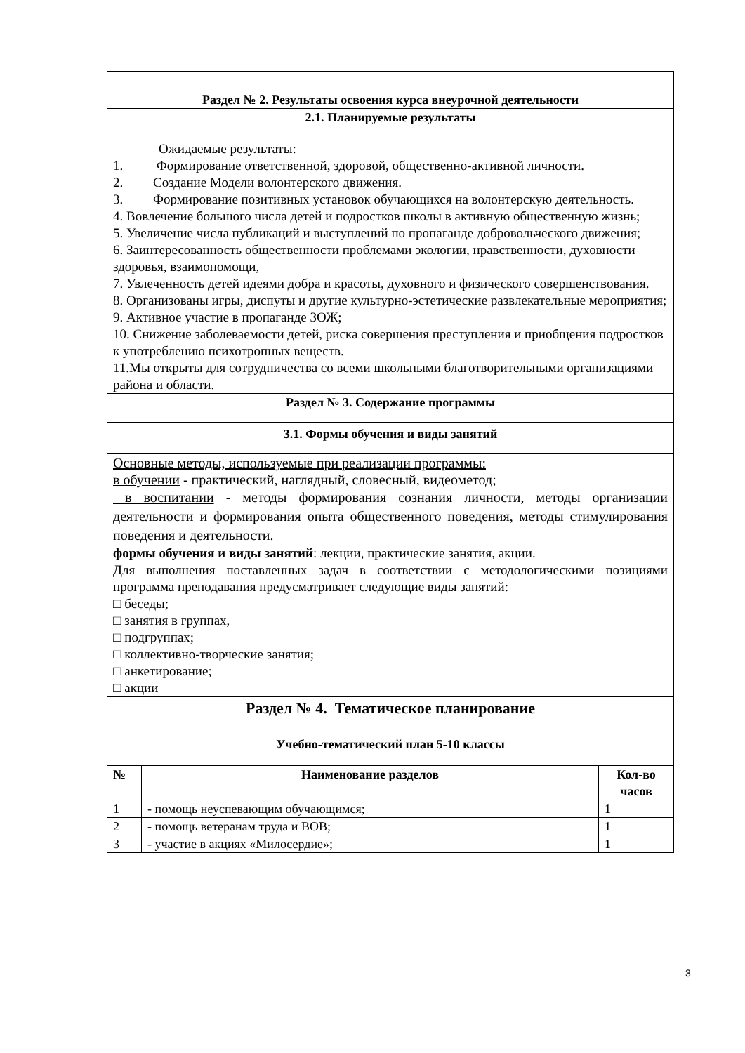| Раздел № 2. Результаты освоения курса внеурочной деятельности | | |
| 2.1. Планируемые результаты | | |
| Ожидаемые результаты: 1. Формирование ответственной, здоровой, общественно-активной личности. 2. Создание Модели волонтерского движения. 3. Формирование позитивных установок обучающихся на волонтерскую деятельность. 4. Вовлечение большого числа детей и подростков школы в активную общественную жизнь; 5. Увеличение числа публикаций и выступлений по пропаганде добровольческого движения; 6. Заинтересованность общественности проблемами экологии, нравственности, духовности здоровья, взаимопомощи, 7. Увлеченность детей идеями добра и красоты, духовного и физического совершенствования. 8. Организованы игры, диспуты и другие культурно-эстетические развлекательные мероприятия; 9. Активное участие в пропаганде ЗОЖ; 10. Снижение заболеваемости детей, риска совершения преступления и приобщения подростков к употреблению психотропных веществ. 11.Мы открыты для сотрудничества со всеми школьными благотворительными организациями района и области. | | |
| Раздел № 3. Содержание программы | | |
| 3.1. Формы обучения и виды занятий | | |
| Основные методы, используемые при реализации программы: в обучении - практический, наглядный, словесный, видеометод; в воспитании - методы формирования сознания личности, методы организации деятельности и формирования опыта общественного поведения, методы стимулирования поведения и деятельности. формы обучения и виды занятий : лекции, практические занятия, акции. Для выполнения поставленных задач в соответствии с методологическими позициями программа преподавания предусматривает следующие виды занятий: □ беседы; □ занятия в группах, □ подгруппах; □ коллективно-творческие занятия; □ анкетирование; □ акции | | |
| Раздел № 4. Тематическое планирование | | |
| Учебно-тематический план 5-10 классы | | |
| № | Наименование разделов | Кол-во часов |
| 1 | - помощь неуспевающим обучающимся; | 1 |
| 2 | - помощь ветеранам труда и ВОВ; | 1 |
| 3 | - участие в акциях «Милосердие»; | 1 |
3